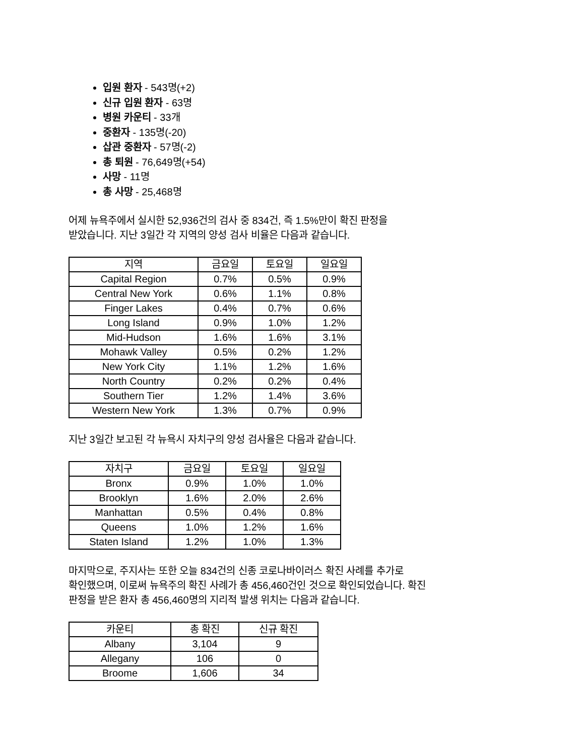입원 환자 - 543명(+2)
신규 입원 환자 - 63명
병원 카운티 - 33개
중환자 - 135명(-20)
삽관 중환자 - 57명(-2)
총 퇴원 - 76,649명(+54)
사망 - 11명
총 사망 - 25,468명
어제 뉴욕주에서 실시한 52,936건의 검사 중 834건, 즉 1.5%만이 확진 판정을
받았습니다. 지난 3일간 각 지역의 양성 검사 비율은 다음과 같습니다.
| 지역 | 금요일 | 토요일 | 일요일 |
| --- | --- | --- | --- |
| Capital Region | 0.7% | 0.5% | 0.9% |
| Central New York | 0.6% | 1.1% | 0.8% |
| Finger Lakes | 0.4% | 0.7% | 0.6% |
| Long Island | 0.9% | 1.0% | 1.2% |
| Mid-Hudson | 1.6% | 1.6% | 3.1% |
| Mohawk Valley | 0.5% | 0.2% | 1.2% |
| New York City | 1.1% | 1.2% | 1.6% |
| North Country | 0.2% | 0.2% | 0.4% |
| Southern Tier | 1.2% | 1.4% | 3.6% |
| Western New York | 1.3% | 0.7% | 0.9% |
지난 3일간 보고된 각 뉴욕시 자치구의 양성 검사율은 다음과 같습니다.
| 자치구 | 금요일 | 토요일 | 일요일 |
| --- | --- | --- | --- |
| Bronx | 0.9% | 1.0% | 1.0% |
| Brooklyn | 1.6% | 2.0% | 2.6% |
| Manhattan | 0.5% | 0.4% | 0.8% |
| Queens | 1.0% | 1.2% | 1.6% |
| Staten Island | 1.2% | 1.0% | 1.3% |
마지막으로, 주지사는 또한 오늘 834건의 신종 코로나바이러스 확진 사례를 추가로
확인했으며, 이로써 뉴욕주의 확진 사례가 총 456,460건인 것으로 확인되었습니다. 확진
판정을 받은 환자 총 456,460명의 지리적 발생 위치는 다음과 같습니다.
| 카운티 | 총 확진 | 신규 확진 |
| --- | --- | --- |
| Albany | 3,104 | 9 |
| Allegany | 106 | 0 |
| Broome | 1,606 | 34 |